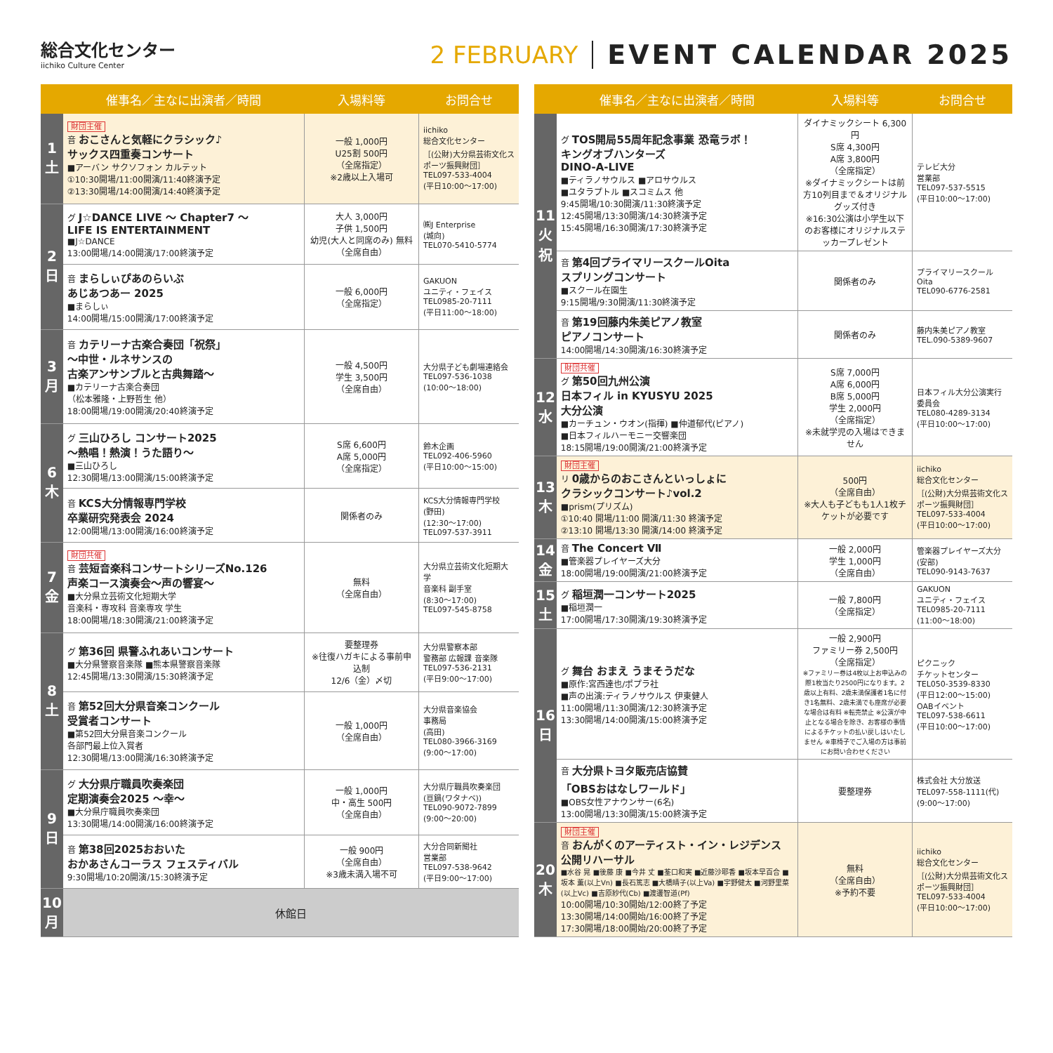総合文化センター
iichiko Culture Center
2 FEBRUARY EVENT CALENDAR 2025
| | 催事名／主なに出演者／時間 | 入場料等 | お問合せ |
| --- | --- | --- | --- |
| 1 土 | 財団主催 音 おこさんと気軽にクラシック♪ サックス四重奏コンサート ■アーバン サクソフォン カルテット ①10:30開場/11:00開演/11:40終演予定 ②13:30開場/14:00開演/14:40終演予定 | 一般 1,000円 U25割 500円 （全席指定） ※2歳以上入場可 | iichiko 総合文化センター ［(公財)大分県芸術文化スポーツ振興財団］ TEL097-533-4004 (平日10:00～17:00) |
| 2 日 | グ J☆DANCE LIVE ～ Chapter7 ～ LIFE IS ENTERTAINMENT ■J☆DANCE 13:00開場/14:00開演/17:00終演予定 | 大人 3,000円 子供 1,500円 幼児(大人と同席のみ) 無料 （全席自由） | ㈱J Enterprise (城向) TEL070-5410-5774 |
| | 音 まらしぃぴあのらいぶ あじあつあー 2025 ■まらしぃ 14:00開場/15:00開演/17:00終演予定 | 一般 6,000円 （全席指定） | GAKUON ユニティ・フェイス TEL0985-20-7111 (平日11:00～18:00) |
| 3 月 | 音 カテリーナ古楽合奏団「祝祭」 ～中世・ルネサンスの 古楽アンサンブルと古典舞踏～ ■カテリーナ古楽合奏団 （松本雅隆・上野哲生 他） 18:00開場/19:00開演/20:40終演予定 | 一般 4,500円 学生 3,500円 （全席自由） | 大分県子ども劇場連絡会 TEL097-536-1038 (10:00～18:00) |
| 6 木 | グ 三山ひろし コンサート2025 ～熱唱！熱演！うた語り～ ■三山ひろし 12:30開場/13:00開演/15:00終演予定 | S席 6,600円 A席 5,000円 （全席指定） | 鈴木企画 TEL092-406-5960 (平日10:00～15:00) |
| | 音 KCS大分情報専門学校 卒業研究発表会 2024 12:00開場/13:00開演/16:00終演予定 | 関係者のみ | KCS大分情報専門学校 (野田) (12:30～17:00) TEL097-537-3911 |
| 7 金 | 財団共催 音 芸短音楽科コンサートシリーズNo.126 声楽コース演奏会～声の響宴～ ■大分県立芸術文化短期大学 音楽科・専攻科 音楽専攻 学生 18:00開場/18:30開演/21:00終演予定 | 無料 （全席自由） | 大分県立芸術文化短期大学 音楽科 副手室 (8:30～17:00) TEL097-545-8758 |
| 8 土 | グ 第36回 県警ふれあいコンサート ■大分県警察音楽隊 ■熊本県警察音楽隊 12:45開場/13:30開演/15:30終演予定 | 要整理券 ※往復ハガキによる事前申込制 12/6（金）〆切 | 大分県警察本部 警務部 広報課 音楽隊 TEL097-536-2131 (平日9:00～17:00) |
| | 音 第52回大分県音楽コンクール 受賞者コンサート ■第52回大分県音楽コンクール 各部門最上位入賞者 12:30開場/13:00開演/16:30終演予定 | 一般 1,000円 （全席自由） | 大分県音楽協会 事務局 (高田) TEL080-3966-3169 (9:00～17:00) |
| 9 日 | グ 大分県庁職員吹奏楽団 定期演奏会2025 ～幸～ ■大分県庁職員吹奏楽団 13:30開場/14:00開演/16:00終演予定 | 一般 1,000円 中・高生 500円 （全席自由） | 大分県庁職員吹奏楽団 (亘鍋(ワタナベ)) TEL090-9072-7899 (9:00～20:00) |
| | 音 第38回2025おおいた おかあさんコーラス フェスティバル 9:30開場/10:20開演/15:30終演予定 | 一般 900円 （全席自由） ※3歳未満入場不可 | 大分合同新聞社 営業部 TEL097-538-9642 (平日9:00～17:00) |
| 10 月 | 休館日 | | |
| | 催事名／主なに出演者／時間 | 入場料等 | お問合せ |
| --- | --- | --- | --- |
| 11 火 祝 | グ TOS開局55周年記念事業 恐竜ラボ！ キングオブハンターズ DINO-A-LIVE ■ティラノサウルス ■アロサウルス ■ユタラプトル ■スコミムス 他 9:45開場/10:30開演/11:30終演予定 12:45開場/13:30開演/14:30終演予定 15:45開場/16:30開演/17:30終演予定 | ダイナミックシート 6,300円 S席 4,300円 A席 3,800円 （全席指定） ※ダイナミックシートは前方10列目まで＆オリジナルグッズ付き ※16:30公演は小学生以下のお客様にオリジナルステッカープレゼント | テレビ大分 営業部 TEL097-537-5515 (平日10:00～17:00) |
| | 音 第4回プライマリースクールOita スプリングコンサート ■スクール在園生 9:15開場/9:30開演/11:30終演予定 | 関係者のみ | プライマリースクールOita TEL090-6776-2581 |
| | 音 第19回藤内朱美ピアノ教室 ピアノコンサート 14:00開場/14:30開演/16:30終演予定 | 関係者のみ | 藤内朱美ピアノ教室 TEL.090-5389-9607 |
| 12 水 | 財団共催 グ 第50回九州公演 日本フィル in KYUSYU 2025 大分公演 ■カーチュン・ウオン(指揮) ■仲道郁代(ピアノ) ■日本フィルハーモニー交響楽団 18:15開場/19:00開演/21:00終演予定 | S席 7,000円 A席 6,000円 B席 5,000円 学生 2,000円 （全席指定） ※未就学児の入場はできません | 日本フィル大分公演実行委員会 TEL080-4289-3134 (平日10:00～17:00) |
| 13 木 | 財団主催 リ 0歳からのおこさんといっしょに クラシックコンサート♪vol.2 ■prism(プリズム) ①10:40 開場/11:00 開演/11:30 終演予定 ②13:10 開場/13:30 開演/14:00 終演予定 | 500円 （全席自由） ※大人も子どもも1人1枚チケットが必要です | iichiko 総合文化センター ［(公財)大分県芸術文化スポーツ振興財団］ TEL097-533-4004 (平日10:00～17:00) |
| 14 金 | 音 The Concert Ⅶ ■管楽器プレイヤーズ大分 18:00開場/19:00開演/21:00終演予定 | 一般 2,000円 学生 1,000円 （全席自由） | 管楽器プレイヤーズ大分 (安部) TEL090-9143-7637 |
| 15 土 | グ 稲垣潤一コンサート2025 ■稲垣潤一 17:00開場/17:30開演/19:30終演予定 | 一般 7,800円 （全席指定） | GAKUON ユニティ・フェイス TEL0985-20-7111 (11:00～18:00) |
| 16 日 | グ 舞台 おまえ うまそうだな ■原作:宮西達也/ポプラ社 ■声の出演:ティラノサウルス 伊東健人 11:00開場/11:30開演/12:30終演予定 13:30開場/14:00開演/15:00終演予定 | 一般 2,900円 ファミリー券 2,500円 （全席指定） ※ファミリー券は4枚以上お申込みの際1枚当たり2500円になります。2歳以上有料、2歳未満保護者1名に付き1名無料、2歳未満でも座席が必要な場合は有料 ※転売禁止 ※公演が中止となる場合を除き、お客様の事情によるチケットの払い戻しはいたしません ※車椅子でご入場の方は事前にお問い合わせください | ピクニック チケットセンター TEL050-3539-8330 (平日12:00～15:00) OABイベント TEL097-538-6611 (平日10:00～17:00) |
| | 音 大分県トヨタ販売店協賛 「OBSおはなしワールド」 ■OBS女性アナウンサー(6名) 13:00開場/13:30開演/15:00終演予定 | 要整理券 | 株式会社 大分放送 TEL097-558-1111(代) (9:00～17:00) |
| 20 木 | 財団主催 音 おんがくのアーティスト・イン・レジデンス 公開リハーサル ■水谷 晃 ■後藤 康 ■今井 丈 ■荃口和実 ■近藤沙耶香 ■坂本早百合 ■坂本 薫(以上Vn) ■長石篤志 ■大橋晴子(以上Va) ■宇野健太 ■河野里菜(以上Vc) ■吉原紗代(Cb) ■渡邊智道(Pf) 10:00開場/10:30開始/12:00終了予定 13:30開場/14:00開始/16:00終了予定 17:30開場/18:00開始/20:00終了予定 | 無料 （全席自由） ※予約不要 | iichiko 総合文化センター ［(公財)大分県芸術文化スポーツ振興財団］ TEL097-533-4004 (平日10:00～17:00) |